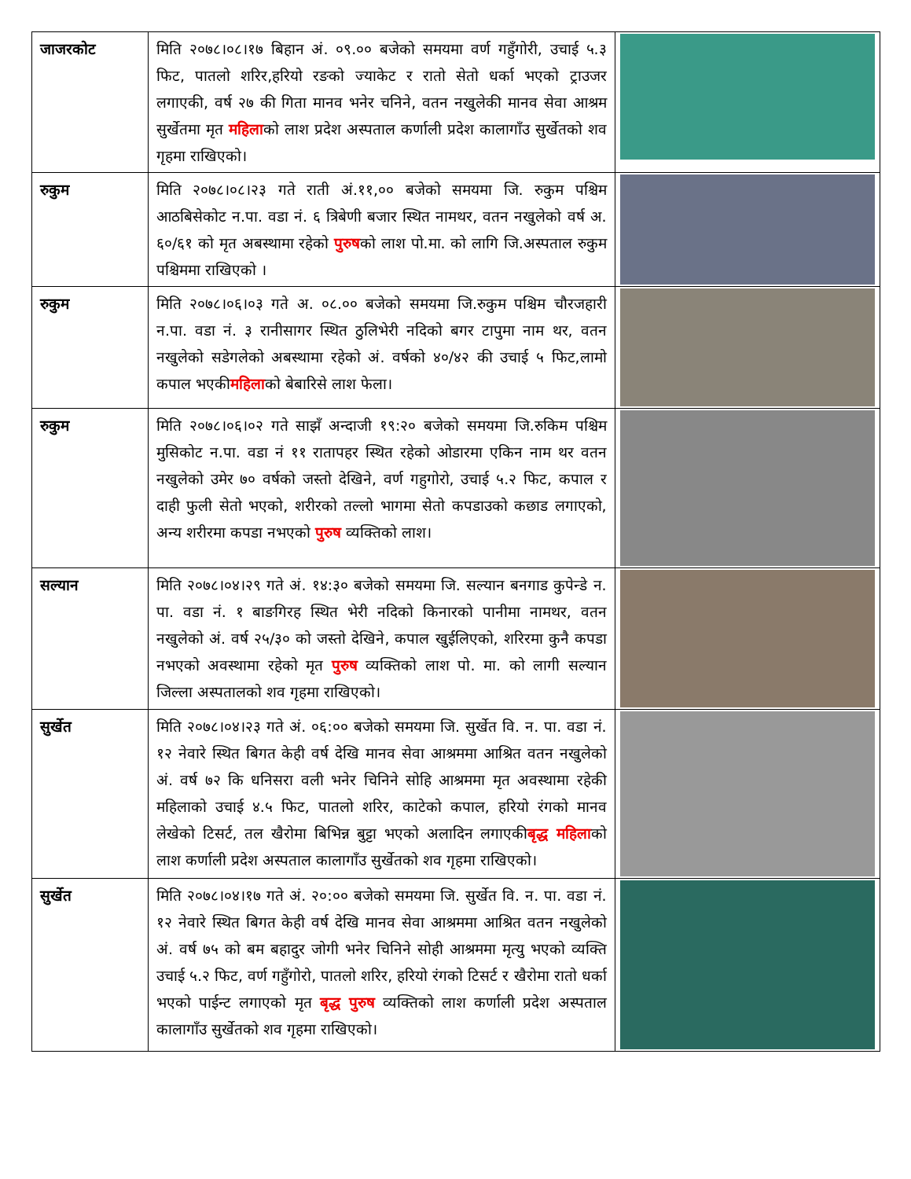| जाजरकोट | मिति २०७८।०८।१७ बिहान अं. ०९.०० बजेको समयमा वर्ण गहुँगोरी, उचाई ५.३ फिट, पातलो शरिर,हरियो रङको ज्याकेट र रातो सेतो धर्का भएको ट्राउजर लगाएकी, वर्ष २७ की गिता मानव भनेर चनिने, वतन नखुलेकी मानव सेवा आश्रम सुर्खेतमा मृत महिला को लाश प्रदेश अस्पताल कर्णाली प्रदेश कालागाँउ सुर्खेतको शव गृहमा राखिएको। | |
| रुकुम | मिति २०७८।०८।२३ गते राती अं.११,०० बजेको समयमा जि. रुकुम पश्चिम आठबिसेकोट न.पा. वडा नं. ६ त्रिबेणी बजार स्थित नामथर, वतन नखुलेको वर्ष अ. ६०/६१ को मृत अबस्थामा रहेको पुरुष को लाश पो.मा. को लागि जि.अस्पताल रुकुम पश्चिममा राखिएको । | |
| रुकुम | मिति २०७८।०६।०३ गते अ. ०८.०० बजेको समयमा जि.रुकुम पश्चिम चौरजहारी न.पा. वडा नं. ३ रानीसागर स्थित ठुलिभेरी नदिको बगर टापुमा नाम थर, वतन नखुलेको सडेगलेको अबस्थामा रहेको अं. वर्षको ४०/४२ की उचाई ५ फिट,लामो कपाल भएकी महिला को बेबारिसे लाश फेला। | |
| रुकुम | मिति २०७८।०६।०२ गते साझँ अन्दाजी १९:२० बजेको समयमा जि.रुकिम पश्चिम मुसिकोट न.पा. वडा नं ११ रातापहर स्थित रहेको ओडारमा एकिन नाम थर वतन नखुलेको उमेर ७० वर्षको जस्तो देखिने, वर्ण गहुगोरो, उचाई ५.२ फिट, कपाल र दाही फुली सेतो भएको, शरीरको तल्लो भागमा सेतो कपडाउको कछाड लगाएको, अन्य शरीरमा कपडा नभएको पुरुष व्यक्तिको लाश। | |
| सल्यान | मिति २०७८।०४।२९ गते अं. १४:३० बजेको समयमा जि. सल्यान बनगाड कुपेन्डे न. पा. वडा नं. १ बाङगिरह स्थित भेरी नदिको किनारको पानीमा नामथर, वतन नखुलेको अं. वर्ष २५/३० को जस्तो देखिने, कपाल खुईलिएको, शरिरमा कुनै कपडा नभएको अवस्थामा रहेको मृत पुरुष व्यक्तिको लाश पो. मा. को लागी सल्यान जिल्ला अस्पतालको शव गृहमा राखिएको। | |
| सुर्खेत | मिति २०७८।०४।२३ गते अं. ०६:०० बजेको समयमा जि. सुर्खेत वि. न. पा. वडा नं. १२ नेवारे स्थित बिगत केही वर्ष देखि मानव सेवा आश्रममा आश्रित वतन नखुलेको अं. वर्ष ७२ कि धनिसरा वली भनेर चिनिने सोहि आश्रममा मृत अवस्थामा रहेकी महिलाको उचाई ४.५ फिट, पातलो शरिर, काटेको कपाल, हरियो रंगको मानव लेखेको टिसर्ट, तल खैरोमा बिभिन्न बुट्टा भएको अलादिन लगाएकी बृद्ध महिला को लाश कर्णाली प्रदेश अस्पताल कालागाँउ सुर्खेतको शव गृहमा राखिएको। | |
| सुर्खेत | मिति २०७८।०४।१७ गते अं. २०:०० बजेको समयमा जि. सुर्खेत वि. न. पा. वडा नं. १२ नेवारे स्थित बिगत केही वर्ष देखि मानव सेवा आश्रममा आश्रित वतन नखुलेको अं. वर्ष ७५ को बम बहादुर जोगी भनेर चिनिने सोही आश्रममा मृत्यु भएको व्यक्ति उचाई ५.२ फिट, वर्ण गहुँगोरो, पातलो शरिर, हरियो रंगको टिसर्ट र खैरोमा रातो धर्का भएको पाईन्ट लगाएको मृत बृद्ध पुरुष व्यक्तिको लाश कर्णाली प्रदेश अस्पताल कालागाँउ सुर्खेतको शव गृहमा राखिएको। | |